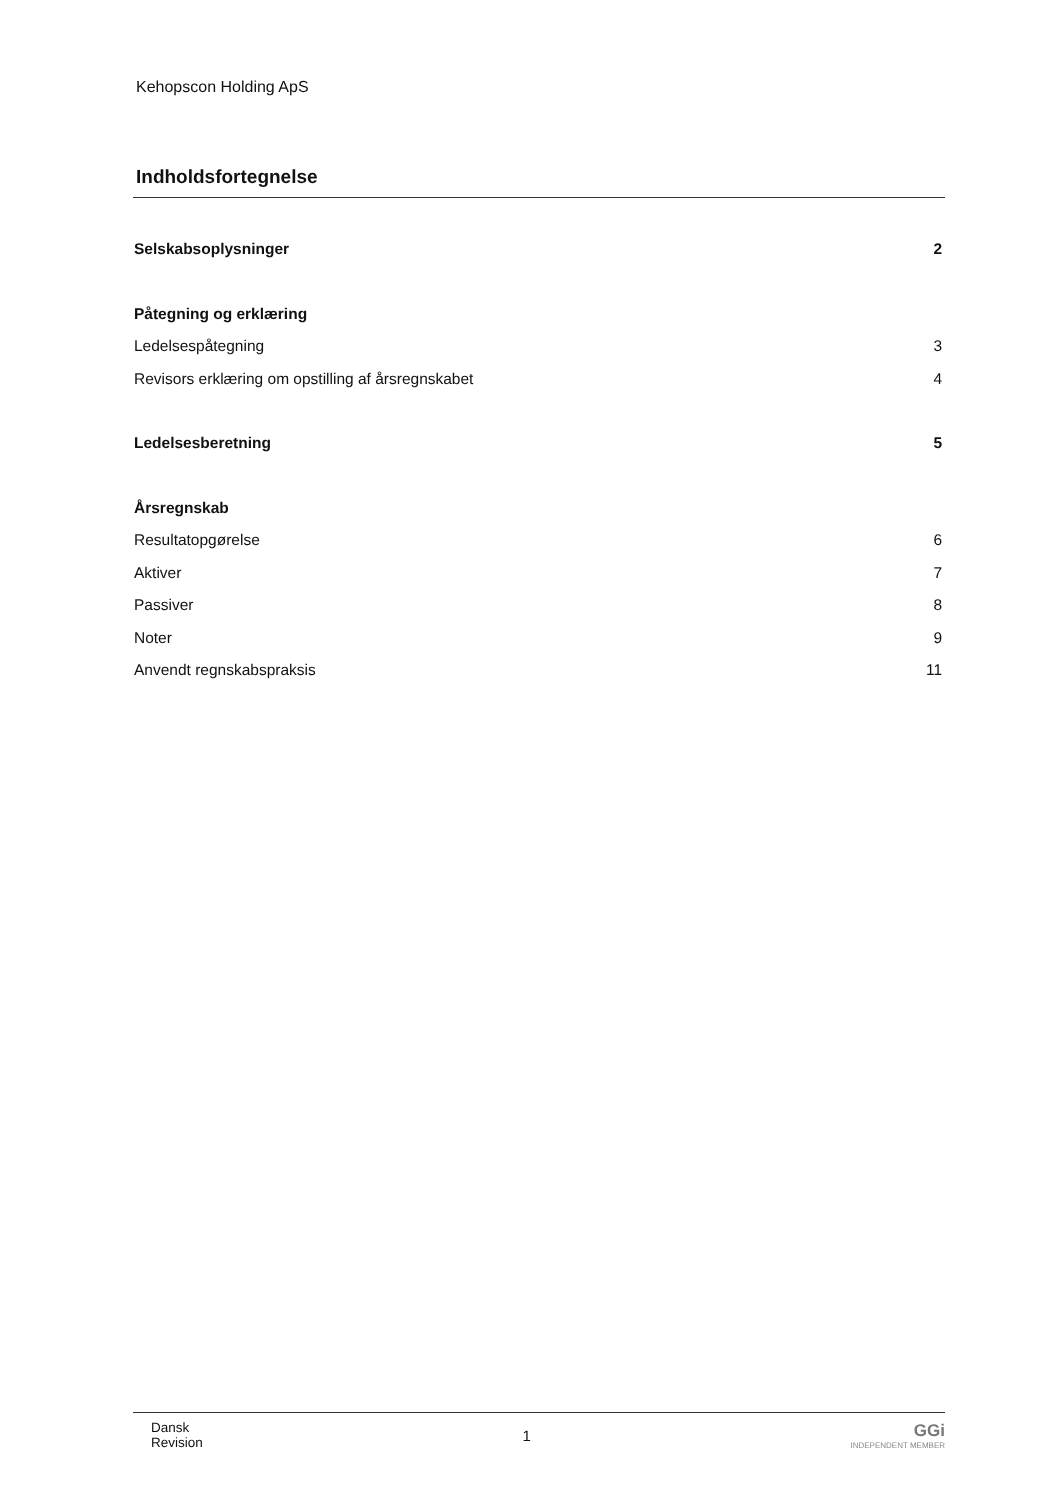Kehopscon Holding ApS
Indholdsfortegnelse
Selskabsoplysninger 2
Påtegning og erklæring
Ledelsespåtegning 3
Revisors erklæring om opstilling af årsregnskabet 4
Ledelsesberetning 5
Årsregnskab
Resultatopgørelse 6
Aktiver 7
Passiver 8
Noter 9
Anvendt regnskabspraksis 11
Dansk
Revision
1
GGi
INDEPENDENT MEMBER